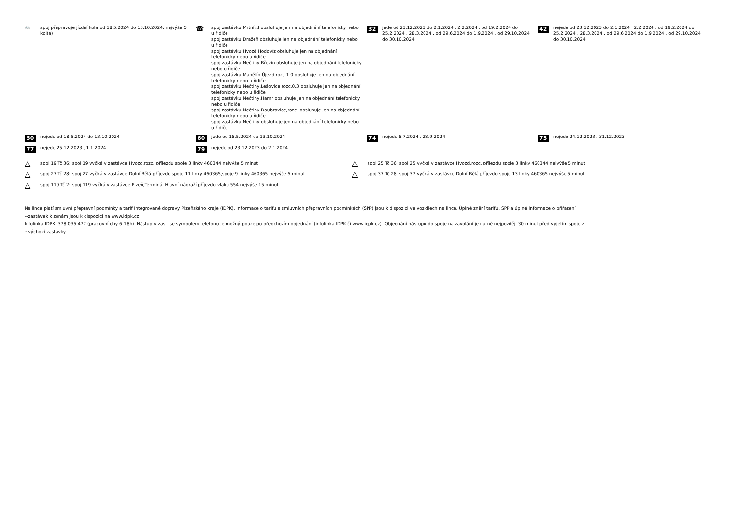🚲
spoj přepravuje jízdní kola od 18.5.2024 do 13.10.2024, nejvýše 5 kol(a)
☎
spoj zastávku Mrtník,I obsluhuje jen na objednání telefonicky nebo u řidiče
spoj zastávku Dražeň obsluhuje jen na objednání telefonicky nebo u řidiče
spoj zastávku Hvozd,Hodovíz obsluhuje jen na objednání telefonicky nebo u řidiče
spoj zastávku Nečtiny,Březín obsluhuje jen na objednání telefonicky nebo u řidiče
spoj zastávku Manětín,Újezd,rozc.1.0 obsluhuje jen na objednání telefonicky nebo u řidiče
spoj zastávku Nečtiny,Lešovice,rozc.0.3 obsluhuje jen na objednání telefonicky nebo u řidiče
spoj zastávku Nečtiny,Hamr obsluhuje jen na objednání telefonicky nebo u řidiče
spoj zastávku Nečtiny,Doubravice,rozc. obsluhuje jen na objednání telefonicky nebo u řidiče
spoj zastávku Nečtiny obsluhuje jen na objednání telefonicky nebo u řidiče
32
jede od 23.12.2023 do 2.1.2024 , 2.2.2024 , od 19.2.2024 do 25.2.2024 , 28.3.2024 , od 29.6.2024 do 1.9.2024 , od 29.10.2024 do 30.10.2024
42
nejede od 23.12.2023 do 2.1.2024 , 2.2.2024 , od 19.2.2024 do 25.2.2024 , 28.3.2024 , od 29.6.2024 do 1.9.2024 , od 29.10.2024 do 30.10.2024
50
nejede od 18.5.2024 do 13.10.2024
60
jede od 18.5.2024 do 13.10.2024
74
nejede 6.7.2024 , 28.9.2024
75
nejede 24.12.2023 , 31.12.2023
77
nejede 25.12.2023 , 1.1.2024
79
nejede od 23.12.2023 do 2.1.2024
△
spoj 19 Tč 36: spoj 19 vyčká v zastávce Hvozd,rozc. příjezdu spoje 3 linky 460344 nejvýše 5 minut
△
spoj 25 Tč 36: spoj 25 vyčká v zastávce Hvozd,rozc. příjezdu spoje 3 linky 460344 nejvýše 5 minut
△
spoj 27 Tč 28: spoj 27 vyčká v zastávce Dolní Bělá příjezdu spoje 11 linky 460365,spoje 9 linky 460365 nejvýše 5 minut
△
spoj 37 Tč 28: spoj 37 vyčká v zastávce Dolní Bělá příjezdu spoje 13 linky 460365 nejvýše 5 minut
△
spoj 119 Tč 2: spoj 119 vyčká v zastávce Plzeň,Terminál Hlavní nádraží příjezdu vlaku 554 nejvýše 15 minut
Na lince platí smluvní přepravní podmínky a tarif Integrované dopravy Plzeňského kraje (IDPK). Informace o tarifu a smluvních přepravních podmínkách (SPP) jsou k dispozici ve vozidlech na lince. Úplné znění tarifu, SPP a úplné informace o přiřazení
~zastávek k zónám jsou k dispozici na www.idpk.cz
Infolinka IDPK: 378 035 477 (pracovní dny 6-18h). Nástup v zast. se symbolem telefonu je možný pouze po předchozím objednání (infolinka IDPK či www.idpk.cz). Objednání nástupu do spoje na zavolání je nutné nejpozději 30 minut před vyjetím spoje z
~výchozí zastávky.